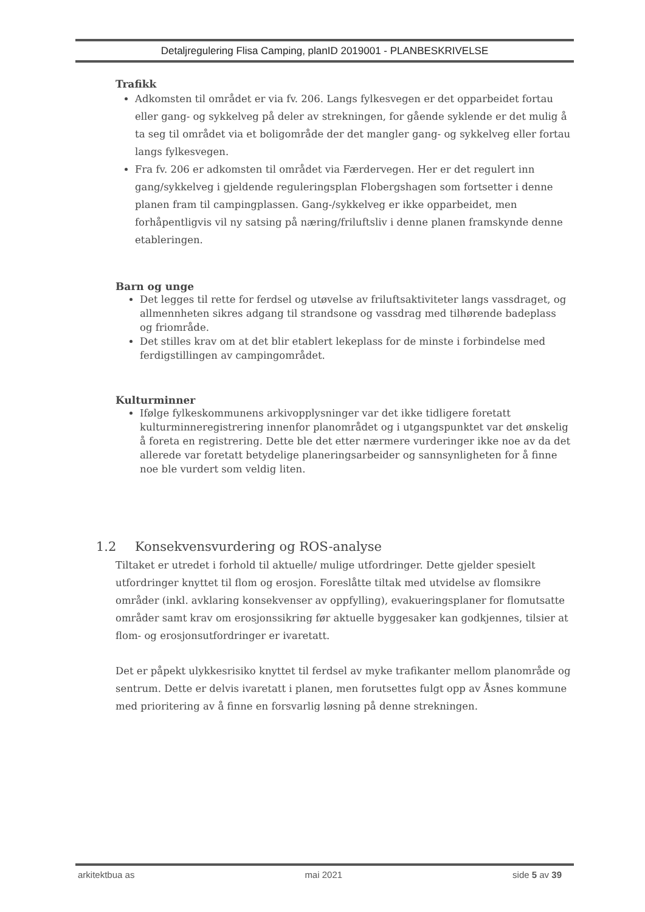Detaljregulering Flisa Camping, planID 2019001 - PLANBESKRIVELSE
Trafikk
Adkomsten til området er via fv. 206. Langs fylkesvegen er det opparbeidet fortau eller gang- og sykkelveg på deler av strekningen, for gående syklende er det mulig å ta seg til området via et boligområde der det mangler gang- og sykkelveg eller fortau langs fylkesvegen.
Fra fv. 206 er adkomsten til området via Færdervegen. Her er det regulert inn gang/sykkelveg i gjeldende reguleringsplan Flobergshagen som fortsetter i denne planen fram til campingplassen. Gang-/sykkelveg er ikke opparbeidet, men forhåpentligvis vil ny satsing på næring/friluftsliv i denne planen framskynde denne etableringen.
Barn og unge
Det legges til rette for ferdsel og utøvelse av friluftsaktiviteter langs vassdraget, og allmennheten sikres adgang til strandsone og vassdrag med tilhørende badeplass og friområde.
Det stilles krav om at det blir etablert lekeplass for de minste i forbindelse med ferdigstillingen av campingområdet.
Kulturminner
Ifølge fylkeskommunens arkivopplysninger var det ikke tidligere foretatt kulturminneregistrering innenfor planområdet og i utgangspunktet var det ønskelig å foreta en registrering. Dette ble det etter nærmere vurderinger ikke noe av da det allerede var foretatt betydelige planeringsarbeider og sannsynligheten for å finne noe ble vurdert som veldig liten.
1.2 Konsekvensvurdering og ROS-analyse
Tiltaket er utredet i forhold til aktuelle/ mulige utfordringer. Dette gjelder spesielt utfordringer knyttet til flom og erosjon. Foreslåtte tiltak med utvidelse av flomsikre områder (inkl. avklaring konsekvenser av oppfylling), evakueringsplaner for flomutsatte områder samt krav om erosjonssikring før aktuelle byggesaker kan godkjennes, tilsier at flom- og erosjonsutfordringer er ivaretatt.
Det er påpekt ulykkesrisiko knyttet til ferdsel av myke trafikanter mellom planområde og sentrum. Dette er delvis ivaretatt i planen, men forutsettes fulgt opp av Åsnes kommune med prioritering av å finne en forsvarlig løsning på denne strekningen.
arkitektbua as mai 2021 side 5 av 39